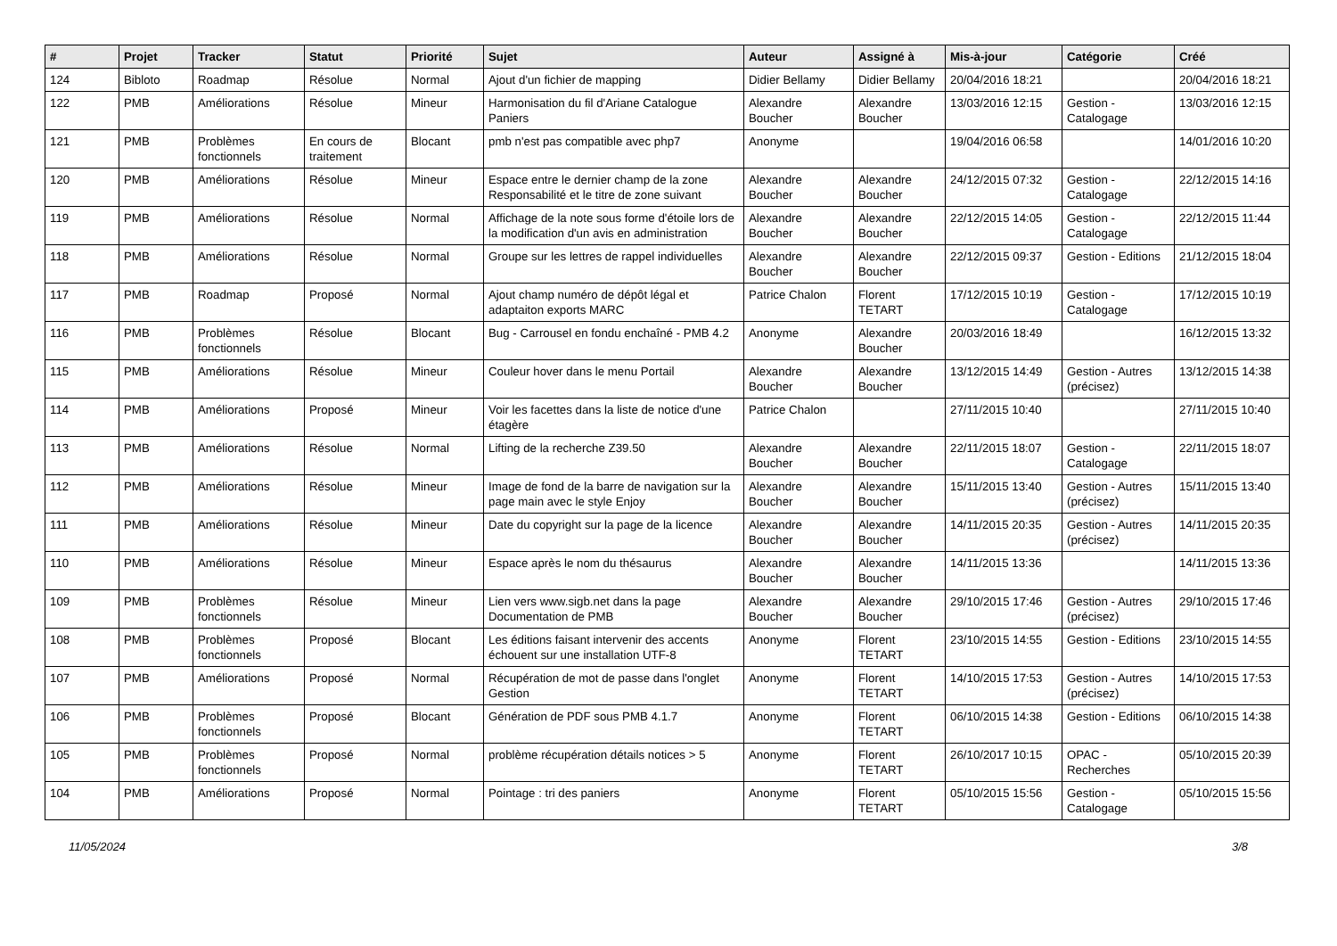| # | Projet | Tracker | Statut | Priorité | Sujet | Auteur | Assigné à | Mis-à-jour | Catégorie | Créé |
| --- | --- | --- | --- | --- | --- | --- | --- | --- | --- | --- |
| 124 | Bibloto | Roadmap | Résolue | Normal | Ajout d'un fichier de mapping | Didier Bellamy | Didier Bellamy | 20/04/2016 18:21 | | 20/04/2016 18:21 |
| 122 | PMB | Améliorations | Résolue | Mineur | Harmonisation du fil d'Ariane Catalogue Paniers | Alexandre Boucher | Alexandre Boucher | 13/03/2016 12:15 | Gestion - Catalogage | 13/03/2016 12:15 |
| 121 | PMB | Problèmes fonctionnels | En cours de traitement | Blocant | pmb n'est pas compatible avec php7 | Anonyme | | 19/04/2016 06:58 | | 14/01/2016 10:20 |
| 120 | PMB | Améliorations | Résolue | Mineur | Espace entre le dernier champ de la zone Responsabilité et le titre de zone suivant | Alexandre Boucher | Alexandre Boucher | 24/12/2015 07:32 | Gestion - Catalogage | 22/12/2015 14:16 |
| 119 | PMB | Améliorations | Résolue | Normal | Affichage de la note sous forme d'étoile lors de la modification d'un avis en administration | Alexandre Boucher | Alexandre Boucher | 22/12/2015 14:05 | Gestion - Catalogage | 22/12/2015 11:44 |
| 118 | PMB | Améliorations | Résolue | Normal | Groupe sur les lettres de rappel individuelles | Alexandre Boucher | Alexandre Boucher | 22/12/2015 09:37 | Gestion - Editions | 21/12/2015 18:04 |
| 117 | PMB | Roadmap | Proposé | Normal | Ajout champ numéro de dépôt légal et adaptaiton exports MARC | Patrice Chalon | Florent TETART | 17/12/2015 10:19 | Gestion - Catalogage | 17/12/2015 10:19 |
| 116 | PMB | Problèmes fonctionnels | Résolue | Blocant | Bug - Carrousel en fondu enchaîné - PMB 4.2 | Anonyme | Alexandre Boucher | 20/03/2016 18:49 | | 16/12/2015 13:32 |
| 115 | PMB | Améliorations | Résolue | Mineur | Couleur hover dans le menu Portail | Alexandre Boucher | Alexandre Boucher | 13/12/2015 14:49 | Gestion - Autres (précisez) | 13/12/2015 14:38 |
| 114 | PMB | Améliorations | Proposé | Mineur | Voir les facettes dans la liste de notice d'une étagère | Patrice Chalon | | 27/11/2015 10:40 | | 27/11/2015 10:40 |
| 113 | PMB | Améliorations | Résolue | Normal | Lifting de la recherche Z39.50 | Alexandre Boucher | Alexandre Boucher | 22/11/2015 18:07 | Gestion - Catalogage | 22/11/2015 18:07 |
| 112 | PMB | Améliorations | Résolue | Mineur | Image de fond de la barre de navigation sur la page main avec le style Enjoy | Alexandre Boucher | Alexandre Boucher | 15/11/2015 13:40 | Gestion - Autres (précisez) | 15/11/2015 13:40 |
| 111 | PMB | Améliorations | Résolue | Mineur | Date du copyright sur la page de la licence | Alexandre Boucher | Alexandre Boucher | 14/11/2015 20:35 | Gestion - Autres (précisez) | 14/11/2015 20:35 |
| 110 | PMB | Améliorations | Résolue | Mineur | Espace après le nom du thésaurus | Alexandre Boucher | Alexandre Boucher | 14/11/2015 13:36 | | 14/11/2015 13:36 |
| 109 | PMB | Problèmes fonctionnels | Résolue | Mineur | Lien vers www.sigb.net dans la page Documentation de PMB | Alexandre Boucher | Alexandre Boucher | 29/10/2015 17:46 | Gestion - Autres (précisez) | 29/10/2015 17:46 |
| 108 | PMB | Problèmes fonctionnels | Proposé | Blocant | Les éditions faisant intervenir des accents échouent sur une installation UTF-8 | Anonyme | Florent TETART | 23/10/2015 14:55 | Gestion - Editions | 23/10/2015 14:55 |
| 107 | PMB | Améliorations | Proposé | Normal | Récupération de mot de passe dans l'onglet Gestion | Anonyme | Florent TETART | 14/10/2015 17:53 | Gestion - Autres (précisez) | 14/10/2015 17:53 |
| 106 | PMB | Problèmes fonctionnels | Proposé | Blocant | Génération de PDF sous PMB 4.1.7 | Anonyme | Florent TETART | 06/10/2015 14:38 | Gestion - Editions | 06/10/2015 14:38 |
| 105 | PMB | Problèmes fonctionnels | Proposé | Normal | problème récupération détails notices > 5 | Anonyme | Florent TETART | 26/10/2017 10:15 | OPAC - Recherches | 05/10/2015 20:39 |
| 104 | PMB | Améliorations | Proposé | Normal | Pointage : tri des paniers | Anonyme | Florent TETART | 05/10/2015 15:56 | Gestion - Catalogage | 05/10/2015 15:56 |
11/05/2024 3/8